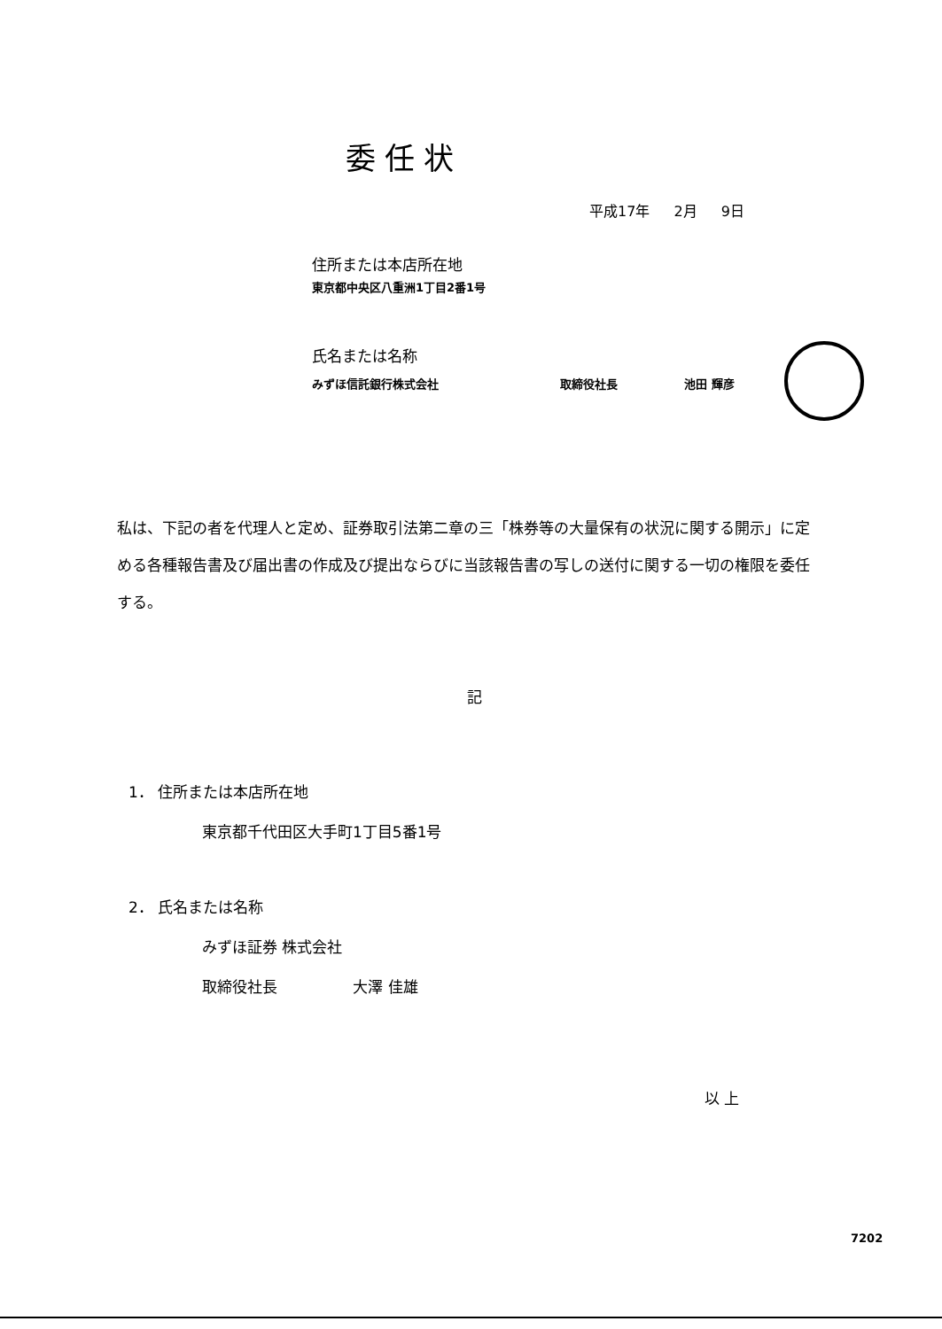委任状
平成17年 2月 9日
住所または本店所在地
東京都中央区八重洲1丁目2番1号
氏名または名称
みずほ信託銀行株式会社 取締役社長 池田 輝彦
私は、下記の者を代理人と定め、証券取引法第二章の三「株券等の大量保有の状況に関する開示」に定める各種報告書及び届出書の作成及び提出ならびに当該報告書の写しの送付に関する一切の権限を委任する。
記
1． 住所または本店所在地
東京都千代田区大手町1丁目5番1号
2． 氏名または名称
みずほ証券 株式会社
取締役社長 大澤 佳雄
以 上
7202